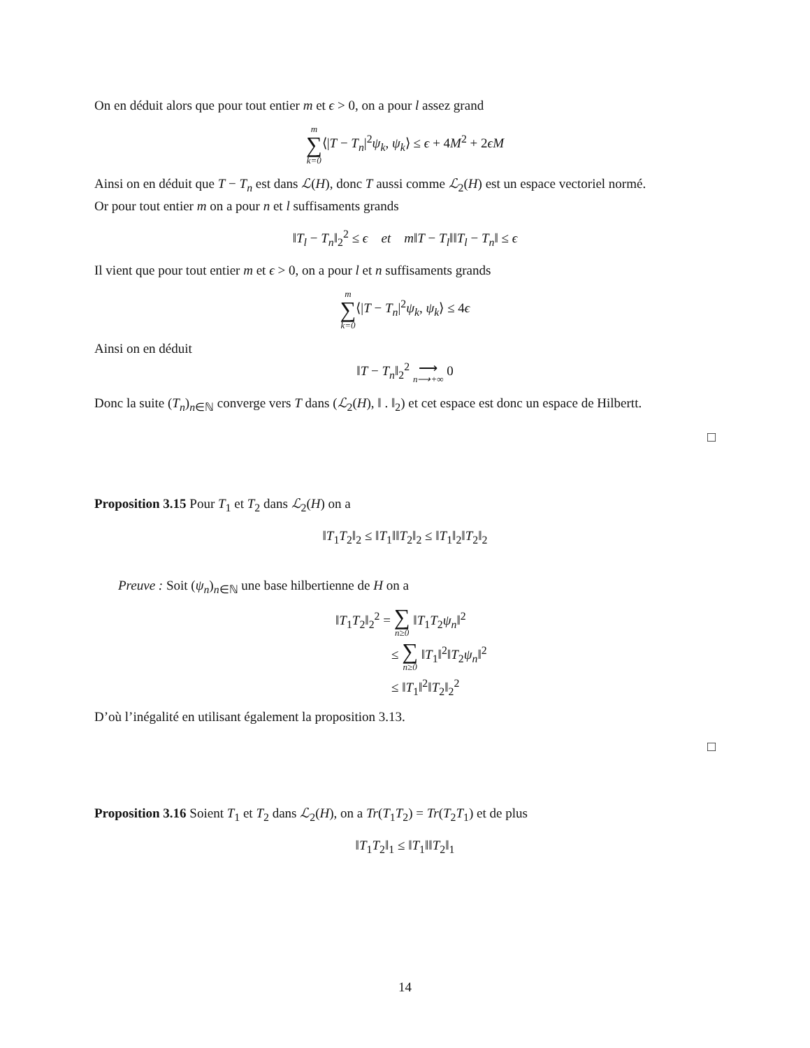On en déduit alors que pour tout entier m et ϵ > 0, on a pour l assez grand
m ∑ k=0⟨|T − T<sub>n</sub>|<sup>2</sup>ψ<sub>k</sub>, ψ<sub>k</sub>⟩ ≤ ϵ + 4M<sup>2</sup> + 2ϵM
Ainsi on en déduit que T − T<sub>n</sub> est dans ℒ(H), donc T aussi comme ℒ<sub>2</sub>(H) est un espace vectoriel normé.
Or pour tout entier m on a pour n et l suffisaments grands
‖T<sub>l</sub> − T<sub>n</sub>‖<sub>2</sub><sup>2</sup> ≤ ϵ et m‖T − T<sub>l</sub>‖‖T<sub>l</sub> − T<sub>n</sub>‖ ≤ ϵ
Il vient que pour tout entier m et ϵ > 0, on a pour l et n suffisaments grands
m ∑ k=0⟨|T − T<sub>n</sub>|<sup>2</sup>ψ<sub>k</sub>, ψ<sub>k</sub>⟩ ≤ 4ϵ
Ainsi on en déduit
‖T − T<sub>n</sub>‖<sub>2</sub><sup>2</sup> ⟶ n⟶+∞ 0
Donc la suite (T<sub>n</sub>)<sub>n∈ℕ</sub> converge vers T dans (ℒ<sub>2</sub>(H), ‖ . ‖<sub>2</sub>) et cet espace est donc un espace de Hilbertt.
□
Proposition 3.15 Pour T<sub>1</sub> et T<sub>2</sub> dans ℒ<sub>2</sub>(H) on a
‖T<sub>1</sub>T<sub>2</sub>‖<sub>2</sub> ≤ ‖T<sub>1</sub>‖‖T<sub>2</sub>‖<sub>2</sub> ≤ ‖T<sub>1</sub>‖<sub>2</sub>‖T<sub>2</sub>‖<sub>2</sub>
Preuve : Soit (ψ<sub>n</sub>)<sub>n∈ℕ</sub> une base hilbertienne de H on a
‖T<sub>1</sub>T<sub>2</sub>‖<sub>2</sub><sup>2</sup> = ∑ n≥0 ‖T<sub>1</sub>T<sub>2</sub>ψ<sub>n</sub>‖<sup>2</sup>
≤ ∑ n≥0 ‖T<sub>1</sub>‖<sup>2</sup>‖T<sub>2</sub>ψ<sub>n</sub>‖<sup>2</sup>
≤ ‖T<sub>1</sub>‖<sup>2</sup>‖T<sub>2</sub>‖<sub>2</sub><sup>2</sup>
D’où l’inégalité en utilisant également la proposition 3.13.
□
Proposition 3.16 Soient T<sub>1</sub> et T<sub>2</sub> dans ℒ<sub>2</sub>(H), on a Tr(T<sub>1</sub>T<sub>2</sub>) = Tr(T<sub>2</sub>T<sub>1</sub>) et de plus
‖T<sub>1</sub>T<sub>2</sub>‖<sub>1</sub> ≤ ‖T<sub>1</sub>‖‖T<sub>2</sub>‖<sub>1</sub>
14